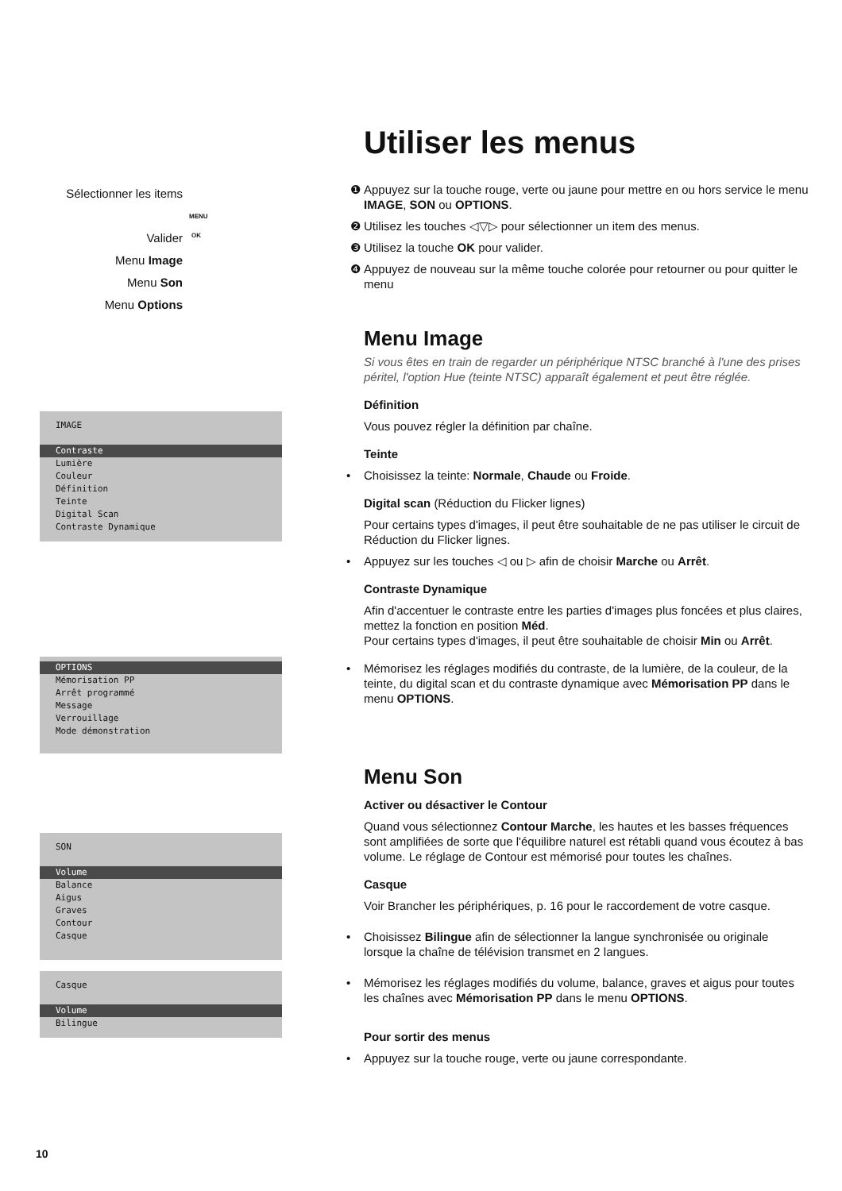Sélectionner les items
Valider
Menu Image
Menu Son
Menu Options
MENU
OK
IMAGE
Contraste
Lumière
Couleur
Définition
Teinte
Digital Scan
Contraste Dynamique
OPTIONS
Mémorisation PP
Arrêt programmé
Message
Verrouillage
Mode démonstration
SON
Volume
Balance
Aigus
Graves
Contour
Casque
Casque
Volume
Bilingue
Utiliser les menus
❶ Appuyez sur la touche rouge, verte ou jaune pour mettre en ou hors service le menu IMAGE, SON ou OPTIONS.
❷ Utilisez les touches ◁▽▷ pour sélectionner un item des menus.
❸ Utilisez la touche OK pour valider.
❹ Appuyez de nouveau sur la même touche colorée pour retourner ou pour quitter le menu
Menu Image
Si vous êtes en train de regarder un périphérique NTSC branché à l'une des prises péritel, l'option Hue (teinte NTSC) apparaît également et peut être réglée.
Définition
Vous pouvez régler la définition par chaîne.
Teinte
• Choisissez la teinte: Normale, Chaude ou Froide.
Digital scan (Réduction du Flicker lignes)
Pour certains types d'images, il peut être souhaitable de ne pas utiliser le circuit de Réduction du Flicker lignes.
• Appuyez sur les touches ◁ ou ▷ afin de choisir Marche ou Arrêt.
Contraste Dynamique
Afin d'accentuer le contraste entre les parties d'images plus foncées et plus claires, mettez la fonction en position Méd.
Pour certains types d'images, il peut être souhaitable de choisir Min ou Arrêt.
• Mémorisez les réglages modifiés du contraste, de la lumière, de la couleur, de la teinte, du digital scan et du contraste dynamique avec Mémorisation PP dans le menu OPTIONS.
Menu Son
Activer ou désactiver le Contour
Quand vous sélectionnez Contour Marche, les hautes et les basses fréquences sont amplifiées de sorte que l'équilibre naturel est rétabli quand vous écoutez à bas volume. Le réglage de Contour est mémorisé pour toutes les chaînes.
Casque
Voir Brancher les périphériques, p. 16 pour le raccordement de votre casque.
• Choisissez Bilingue afin de sélectionner la langue synchronisée ou originale lorsque la chaîne de télévision transmet en 2 langues.
• Mémorisez les réglages modifiés du volume, balance, graves et aigus pour toutes les chaînes avec Mémorisation PP dans le menu OPTIONS.
Pour sortir des menus
• Appuyez sur la touche rouge, verte ou jaune correspondante.
10